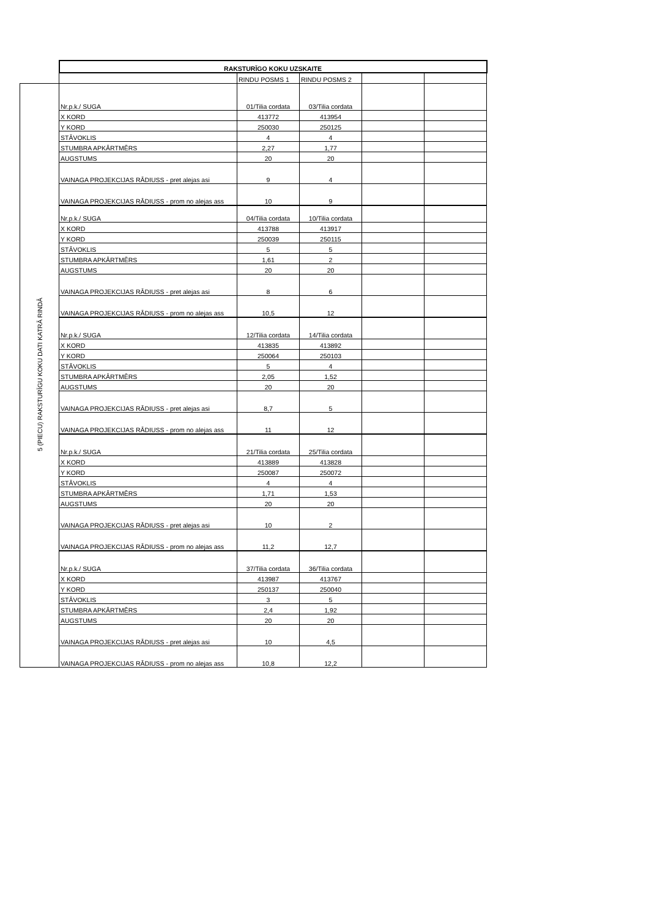| | RAKSTURĪGO KOKU UZSKAITE | | | | |
| | | RINDU POSMS 1 | RINDU POSMS 2 | | |
| 5 (PIECU) RAKSTURĪGU KOKU DATI KATRĀ RINDĀ | Nr.p.k./ SUGA | 01/Tilia cordata | 03/Tilia cordata | | |
| | X KORD | 413772 | 413954 | | |
| | Y KORD | 250030 | 250125 | | |
| | STĀVOKLIS | 4 | 4 | | |
| | STUMBRA APKĀRTMĒRS | 2,27 | 1,77 | | |
| | AUGSTUMS | 20 | 20 | | |
| | VAINAGA PROJEKCIJAS RĀDIUSS - pret alejas asi | 9 | 4 | | |
| | VAINAGA PROJEKCIJAS RĀDIUSS - prom no alejas ass | 10 | 9 | | |
| | Nr.p.k./ SUGA | 04/Tilia cordata | 10/Tilia cordata | | |
| | X KORD | 413788 | 413917 | | |
| | Y KORD | 250039 | 250115 | | |
| | STĀVOKLIS | 5 | 5 | | |
| | STUMBRA APKĀRTMĒRS | 1,61 | 2 | | |
| | AUGSTUMS | 20 | 20 | | |
| | VAINAGA PROJEKCIJAS RĀDIUSS - pret alejas asi | 8 | 6 | | |
| | VAINAGA PROJEKCIJAS RĀDIUSS - prom no alejas ass | 10,5 | 12 | | |
| | Nr.p.k./ SUGA | 12/Tilia cordata | 14/Tilia cordata | | |
| | X KORD | 413835 | 413892 | | |
| | Y KORD | 250064 | 250103 | | |
| | STĀVOKLIS | 5 | 4 | | |
| | STUMBRA APKĀRTMĒRS | 2,05 | 1,52 | | |
| | AUGSTUMS | 20 | 20 | | |
| | VAINAGA PROJEKCIJAS RĀDIUSS - pret alejas asi | 8,7 | 5 | | |
| | VAINAGA PROJEKCIJAS RĀDIUSS - prom no alejas ass | 11 | 12 | | |
| | Nr.p.k./ SUGA | 21/Tilia cordata | 25/Tilia cordata | | |
| | X KORD | 413889 | 413828 | | |
| | Y KORD | 250087 | 250072 | | |
| | STĀVOKLIS | 4 | 4 | | |
| | STUMBRA APKĀRTMĒRS | 1,71 | 1,53 | | |
| | AUGSTUMS | 20 | 20 | | |
| | VAINAGA PROJEKCIJAS RĀDIUSS - pret alejas asi | 10 | 2 | | |
| | VAINAGA PROJEKCIJAS RĀDIUSS - prom no alejas ass | 11,2 | 12,7 | | |
| | Nr.p.k./ SUGA | 37/Tilia cordata | 36/Tilia cordata | | |
| | X KORD | 413987 | 413767 | | |
| | Y KORD | 250137 | 250040 | | |
| | STĀVOKLIS | 3 | 5 | | |
| | STUMBRA APKĀRTMĒRS | 2,4 | 1,92 | | |
| | AUGSTUMS | 20 | 20 | | |
| | VAINAGA PROJEKCIJAS RĀDIUSS - pret alejas asi | 10 | 4,5 | | |
| | VAINAGA PROJEKCIJAS RĀDIUSS - prom no alejas ass | 10,8 | 12,2 | | |